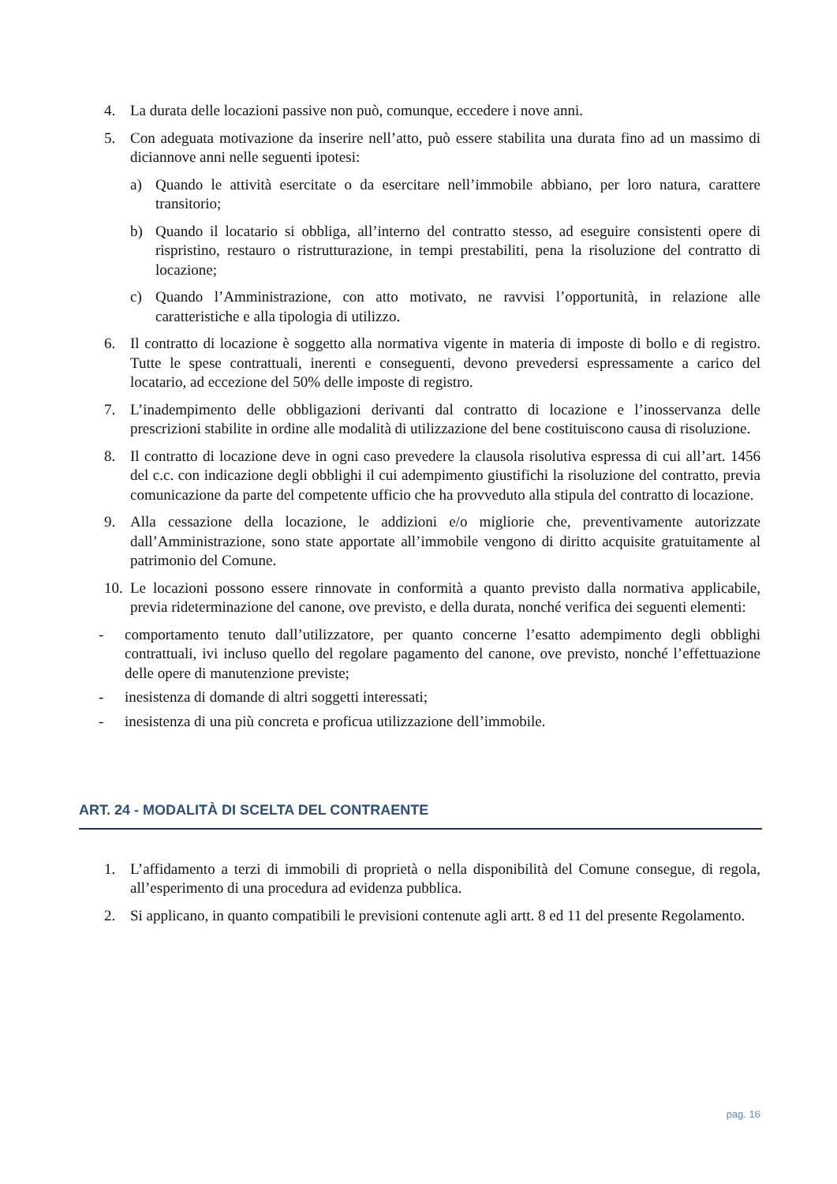4. La durata delle locazioni passive non può, comunque, eccedere i nove anni.
5. Con adeguata motivazione da inserire nell’atto, può essere stabilita una durata fino ad un massimo di diciannove anni nelle seguenti ipotesi:
a) Quando le attività esercitate o da esercitare nell’immobile abbiano, per loro natura, carattere transitorio;
b) Quando il locatario si obbliga, all’interno del contratto stesso, ad eseguire consistenti opere di rispristino, restauro o ristrutturazione, in tempi prestabiliti, pena la risoluzione del contratto di locazione;
c) Quando l’Amministrazione, con atto motivato, ne ravvisi l’opportunità, in relazione alle caratteristiche e alla tipologia di utilizzo.
6. Il contratto di locazione è soggetto alla normativa vigente in materia di imposte di bollo e di registro. Tutte le spese contrattuali, inerenti e conseguenti, devono prevedersi espressamente a carico del locatario, ad eccezione del 50% delle imposte di registro.
7. L’inadempimento delle obbligazioni derivanti dal contratto di locazione e l’inosservanza delle prescrizioni stabilite in ordine alle modalità di utilizzazione del bene costituiscono causa di risoluzione.
8. Il contratto di locazione deve in ogni caso prevedere la clausola risolutiva espressa di cui all’art. 1456 del c.c. con indicazione degli obblighi il cui adempimento giustifichi la risoluzione del contratto, previa comunicazione da parte del competente ufficio che ha provveduto alla stipula del contratto di locazione.
9. Alla cessazione della locazione, le addizioni e/o migliorie che, preventivamente autorizzate dall’Amministrazione, sono state apportate all’immobile vengono di diritto acquisite gratuitamente al patrimonio del Comune.
10. Le locazioni possono essere rinnovate in conformità a quanto previsto dalla normativa applicabile, previa rideterminazione del canone, ove previsto, e della durata, nonché verifica dei seguenti elementi:
- comportamento tenuto dall’utilizzatore, per quanto concerne l’esatto adempimento degli obblighi contrattuali, ivi incluso quello del regolare pagamento del canone, ove previsto, nonché l’effettuazione delle opere di manutenzione previste;
- inesistenza di domande di altri soggetti interessati;
- inesistenza di una più concreta e proficua utilizzazione dell’immobile.
ART. 24 - MODALITÀ DI SCELTA DEL CONTRAENTE
1. L’affidamento a terzi di immobili di proprietà o nella disponibilità del Comune consegue, di regola, all’esperimento di una procedura ad evidenza pubblica.
2. Si applicano, in quanto compatibili le previsioni contenute agli artt. 8 ed 11 del presente Regolamento.
pag. 16